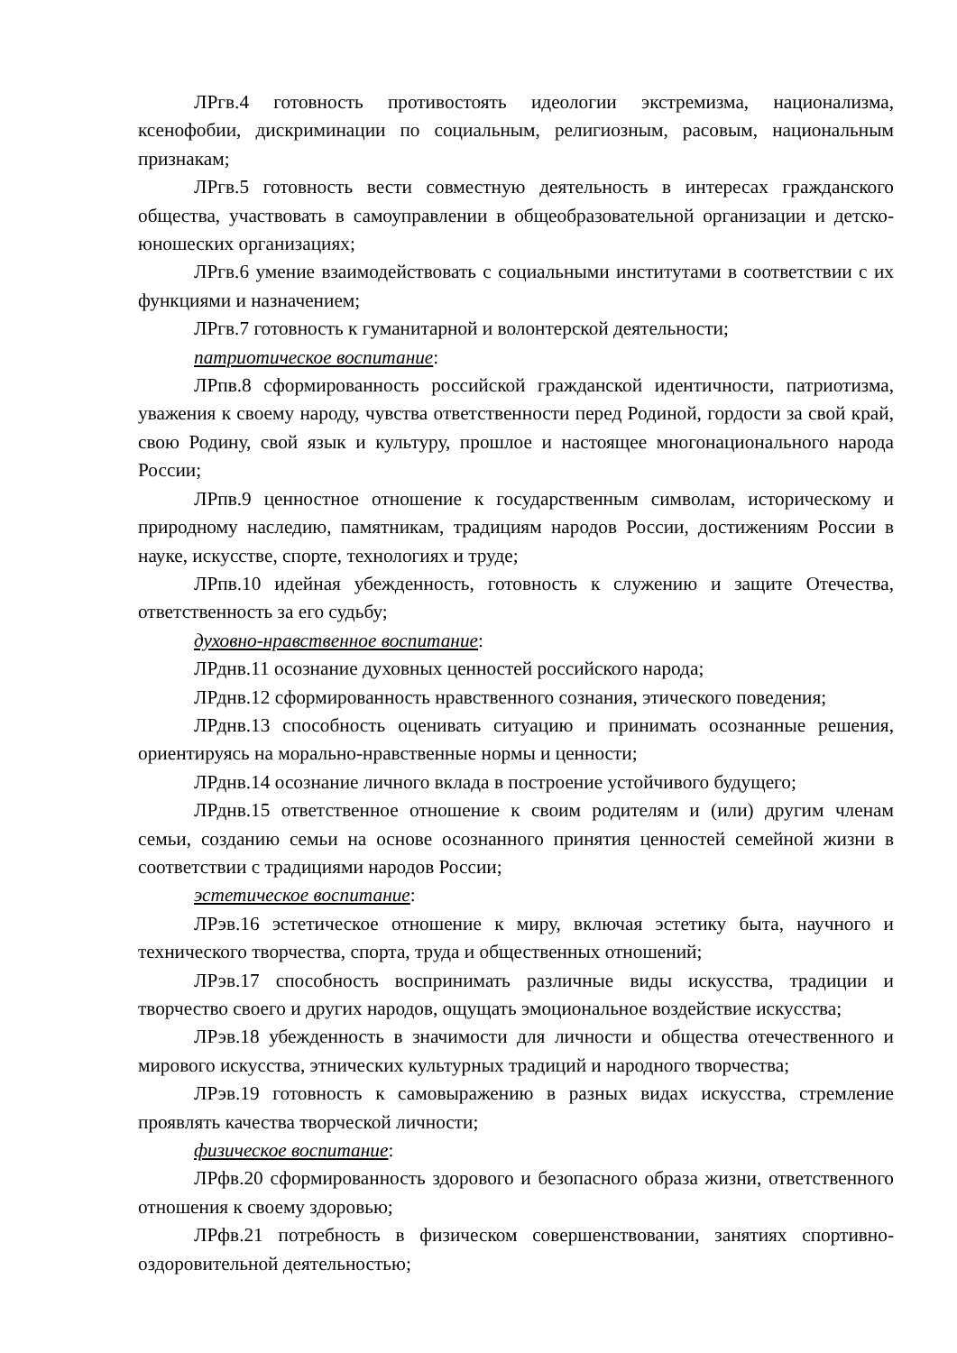ЛРгв.4 готовность противостоять идеологии экстремизма, национализма, ксенофобии, дискриминации по социальным, религиозным, расовым, национальным признакам;
ЛРгв.5 готовность вести совместную деятельность в интересах гражданского общества, участвовать в самоуправлении в общеобразовательной организации и детско-юношеских организациях;
ЛРгв.6 умение взаимодействовать с социальными институтами в соответствии с их функциями и назначением;
ЛРгв.7 готовность к гуманитарной и волонтерской деятельности;
патриотическое воспитание:
ЛРпв.8 сформированность российской гражданской идентичности, патриотизма, уважения к своему народу, чувства ответственности перед Родиной, гордости за свой край, свою Родину, свой язык и культуру, прошлое и настоящее многонационального народа России;
ЛРпв.9 ценностное отношение к государственным символам, историческому и природному наследию, памятникам, традициям народов России, достижениям России в науке, искусстве, спорте, технологиях и труде;
ЛРпв.10 идейная убежденность, готовность к служению и защите Отечества, ответственность за его судьбу;
духовно-нравственное воспитание:
ЛРднв.11 осознание духовных ценностей российского народа;
ЛРднв.12 сформированность нравственного сознания, этического поведения;
ЛРднв.13 способность оценивать ситуацию и принимать осознанные решения, ориентируясь на морально-нравственные нормы и ценности;
ЛРднв.14 осознание личного вклада в построение устойчивого будущего;
ЛРднв.15 ответственное отношение к своим родителям и (или) другим членам семьи, созданию семьи на основе осознанного принятия ценностей семейной жизни в соответствии с традициями народов России;
эстетическое воспитание:
ЛРэв.16 эстетическое отношение к миру, включая эстетику быта, научного и технического творчества, спорта, труда и общественных отношений;
ЛРэв.17 способность воспринимать различные виды искусства, традиции и творчество своего и других народов, ощущать эмоциональное воздействие искусства;
ЛРэв.18 убежденность в значимости для личности и общества отечественного и мирового искусства, этнических культурных традиций и народного творчества;
ЛРэв.19 готовность к самовыражению в разных видах искусства, стремление проявлять качества творческой личности;
физическое воспитание:
ЛРфв.20 сформированность здорового и безопасного образа жизни, ответственного отношения к своему здоровью;
ЛРфв.21 потребность в физическом совершенствовании, занятиях спортивно-оздоровительной деятельностью;